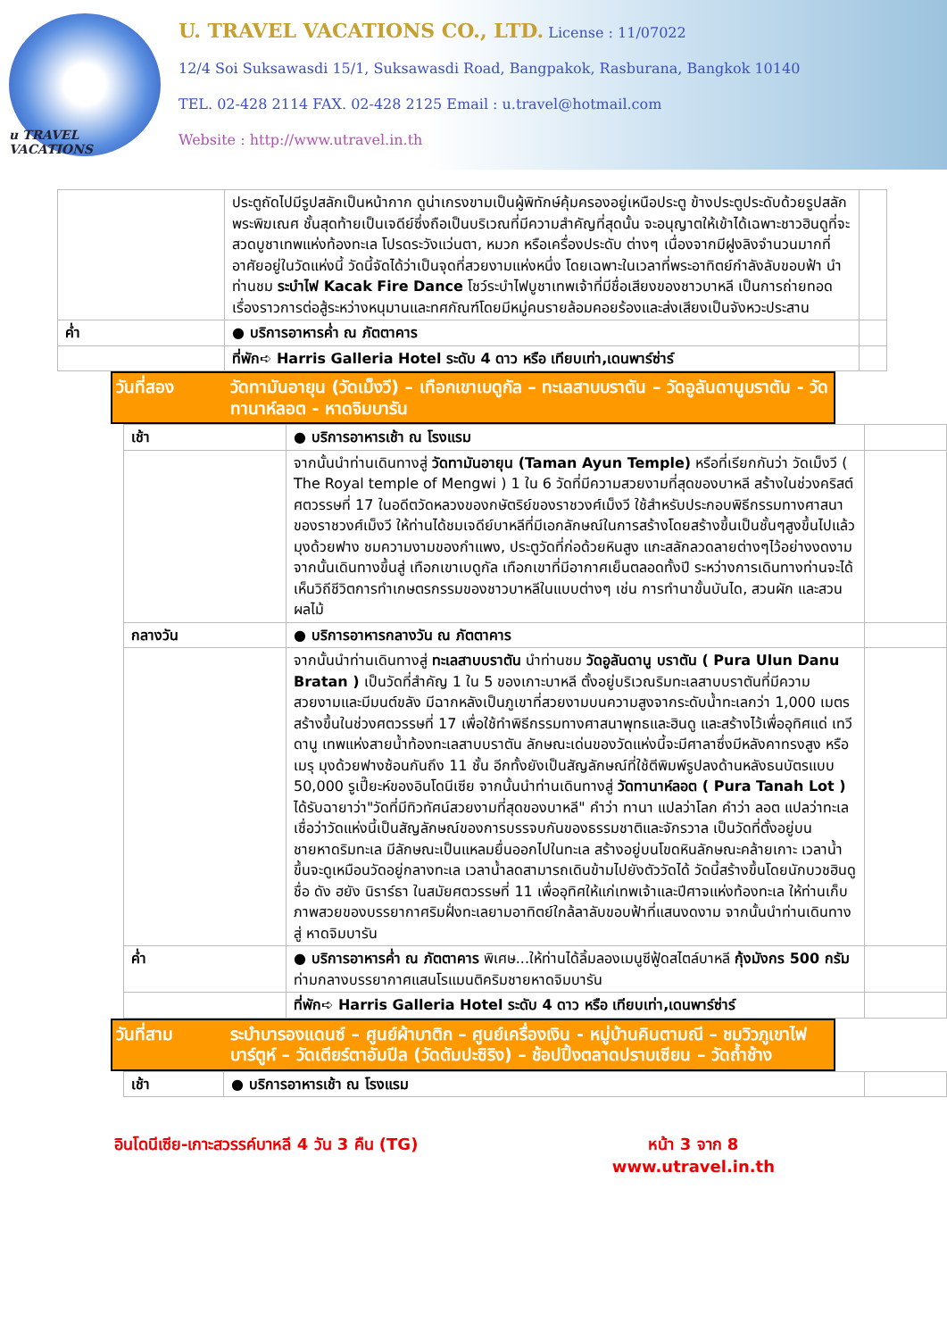u TRAVEL VACATIONS
U. TRAVEL VACATIONS CO., LTD. License : 11/07022
12/4 Soi Suksawasdi 15/1, Suksawasdi Road, Bangpakok, Rasburana, Bangkok 10140
TEL. 02-428 2114 FAX. 02-428 2125 Email : u.travel@hotmail.com
Website : http://www.utravel.in.th
| | ประตูถัดไปมีรูปสลักเป็นหน้ากาก ดูน่าเกรงขามเป็นผู้พิทักษ์คุ้มครองอยู่เหนือประตู ข้างประตูประดับด้วยรูปสลักพระพิฆเณศ ชั้นสุดท้ายเป็นเจดีย์ซึ่งถือเป็นบริเวณที่มีความสำคัญที่สุดนั้น จะอนุญาตให้เข้าได้เฉพาะชาวฮินดูที่จะสวดบูชาเทพแห่งท้องทะเล โปรดระวังแว่นตา, หมวก หรือเครื่องประดับ ต่างๆ เนื่องจากมีฝูงลิงจำนวนมากที่อาศัยอยู่ในวัดแห่งนี้ วัดนี้จัดได้ว่าเป็นจุดที่สวยงามแห่งหนึ่ง โดยเฉพาะในเวลาที่พระอาทิตย์กำลังลับขอบฟ้า นำท่านชม ระบำไฟ Kacak Fire Dance โชว์ระบำไฟบูชาเทพเจ้าที่มีชื่อเสียงของชาวบาหลี เป็นการถ่ายทอดเรื่องราวการต่อสู้ระหว่างหนุมานและทศกัณฑ์โดยมีหมู่คนรายล้อมคอยร้องและส่งเสียงเป็นจังหวะประสาน | |
| ค่ำ | ● บริการอาหารค่ำ ณ ภัตตาคาร | |
| | ที่พัก➪ Harris Galleria Hotel ระดับ 4 ดาว หรือ เทียบเท่า,เดนพาร์ซ่าร์ | |
| วันที่สอง | วัดทามันอายุน (วัดเม็งวี) – เทือกเขาเบดูกัล – ทะเลสาบบราตัน – วัดอูลันดานูบราตัน - วัดทานาห์ลอต - หาดจิมบารัน |
| เช้า | ● บริการอาหารเช้า ณ โรงแรม | |
| | จากนั้นนำท่านเดินทางสู่ วัดทามันอายุน (Taman Ayun Temple) หรือที่เรียกกันว่า วัดเม็งวี ( The Royal temple of Mengwi ) 1 ใน 6 วัดที่มีความสวยงามที่สุดของบาหลี สร้างในช่วงคริสต์ศตวรรษที่ 17 ในอดีตวัดหลวงของกษัตริย์ของราชวงศ์เม็งวี ใช้สำหรับประกอบพิธีกรรมทางศาสนาของราชวงศ์เม็งวี ให้ท่านได้ชมเจดีย์บาหลีที่มีเอกลักษณ์ในการสร้างโดยสร้างขึ้นเป็นชั้นๆสูงขึ้นไปแล้วมุงด้วยฟาง ชมความงามของกำแพง, ประตูวัดที่ก่อด้วยหินสูง แกะสลักลวดลายต่างๆไว้อย่างงดงาม จากนั้นเดินทางขึ้นสู่ เทือกเขาเบดูกัล เทือกเขาที่มีอากาศเย็นตลอดทั้งปี ระหว่างการเดินทางท่านจะได้เห็นวิถีชีวิตการทำเกษตรกรรมของชาวบาหลีในแบบต่างๆ เช่น การทำนาขั้นบันได, สวนผัก และสวนผลไม้ | |
| กลางวัน | ● บริการอาหารกลางวัน ณ ภัตตาคาร | |
| | จากนั้นนำท่านเดินทางสู่ ทะเลสาบบราตัน นำท่านชม วัดอูลันดานู บราตัน ( Pura Ulun Danu Bratan ) เป็นวัดที่สำคัญ 1 ใน 5 ของเกาะบาหลี ตั้งอยู่บริเวณริมทะเลสาบบราตันที่มีความสวยงามและมีมนต์ขลัง มีฉากหลังเป็นภูเขาที่สวยงามบนความสูงจากระดับน้ำทะเลกว่า 1,000 เมตร สร้างขึ้นในช่วงศตวรรษที่ 17 เพื่อใช้ทำพิธีกรรมทางศาสนาพุทธและฮินดู และสร้างไว้เพื่ออุทิศแด่ เทวี ดานู เทพแห่งสายน้ำท้องทะเลสาบบราตัน ลักษณะเด่นของวัดแห่งนี้จะมีศาลาซึ่งมีหลังคาทรงสูง หรือ เมรุ มุงด้วยฟางซ้อนกันถึง 11 ชั้น อีกทั้งยังเป็นสัญลักษณ์ที่ใช้ตีพิมพ์รูปลงด้านหลังธนบัตรแบบ 50,000 รูเปี๊ยะห์ของอินโดนีเซีย จากนั้นนำท่านเดินทางสู่ วัดทานาห์ลอต ( Pura Tanah Lot ) ได้รับฉายาว่า"วัดที่มีทิวทัศน์สวยงามที่สุดของบาหลี" คำว่า ทานา แปลว่าโลก คำว่า ลอต แปลว่าทะเลเชื่อว่าวัดแห่งนี้เป็นสัญลักษณ์ของการบรรจบกันของธรรมชาติและจักรวาล เป็นวัดที่ตั้งอยู่บนชายหาดริมทะเล มีลักษณะเป็นแหลมยื่นออกไปในทะเล สร้างอยู่บนโขดหินลักษณะคล้ายเกาะ เวลาน้ำขึ้นจะดูเหมือนวัดอยู่กลางทะเล เวลาน้ำลดสามารถเดินข้ามไปยังตัววัดได้ วัดนี้สร้างขึ้นโดยนักบวชฮินดูชื่อ ดัง ฮยัง นิราร์ธา ในสมัยศตวรรษที่ 11 เพื่ออุทิศให้แก่เทพเจ้าและปีศาจแห่งท้องทะเล ให้ท่านเก็บภาพสวยของบรรยากาศริมฝั่งทะเลยามอาทิตย์ใกล้ลาลับขอบฟ้าที่แสนงดงาม จากนั้นนำท่านเดินทางสู่ หาดจิมบารัน | |
| ค่ำ | ● บริการอาหารค่ำ ณ ภัตตาคาร พิเศษ...ให้ท่านได้ลิ้มลองเมนูซีฟู้ดสไตล์บาหลี กุ้งมังกร 500 กรัม ท่ามกลางบรรยากาศแสนโรแมนติคริมชายหาดจิมบารัน | |
| | ที่พัก➪ Harris Galleria Hotel ระดับ 4 ดาว หรือ เทียบเท่า,เดนพาร์ซ่าร์ | |
| วันที่สาม | ระบำบารองแดนซ์ – ศูนย์ผ้าบาติก – ศูนย์เครื่องเงิน - หมู่บ้านคินตามณี – ชมวิวภูเขาไฟบาร์ตูห์ – วัดเตียร์ตาอัมปีล (วัดตัมปะซิริง) – ช้อปปิ้งตลาดปราบเซียน – วัดถ้ำช้าง |
| เช้า | ● บริการอาหารเช้า ณ โรงแรม | |
อินโดนีเซีย-เกาะสวรรค์บาหลี 4 วัน 3 คืน (TG) หน้า 3 จาก 8
www.utravel.in.th